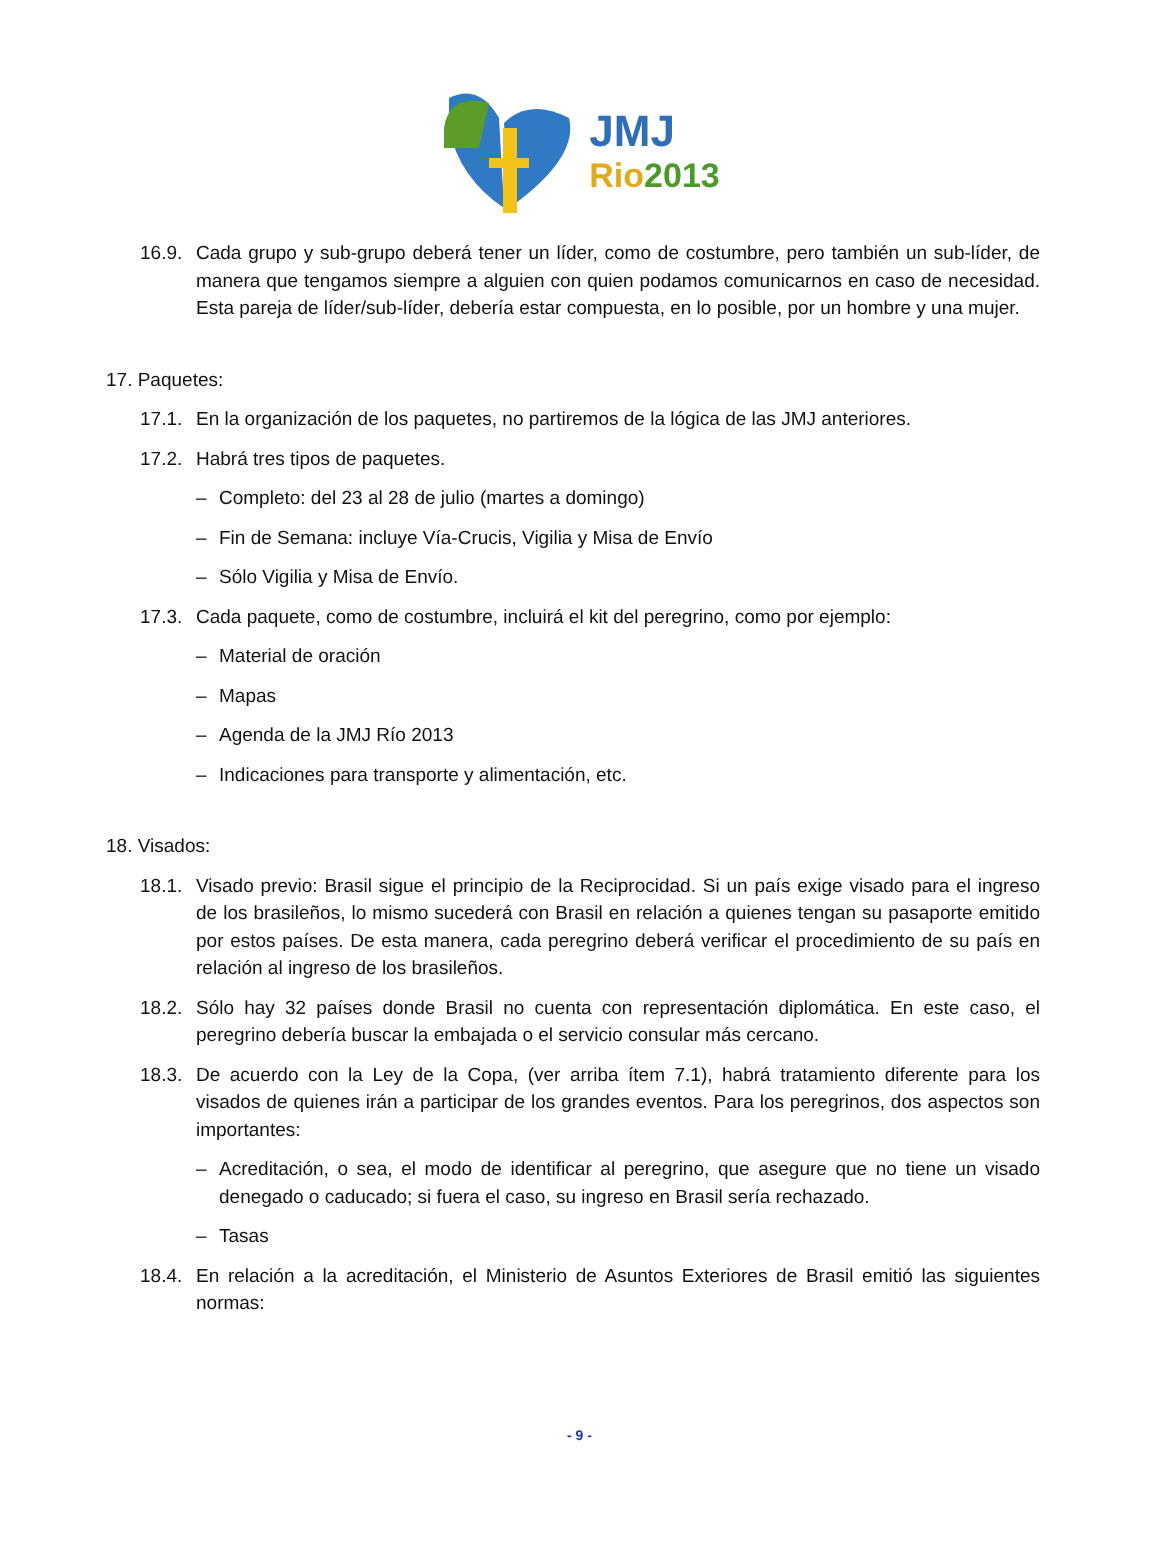JMJ
Rio 2013
16.9. Cada grupo y sub-grupo deberá tener un líder, como de costumbre, pero también un sub-líder, de manera que tengamos siempre a alguien con quien podamos comunicarnos en caso de necesidad. Esta pareja de líder/sub-líder, debería estar compuesta, en lo posible, por un hombre y una mujer.
17. Paquetes:
17.1. En la organización de los paquetes, no partiremos de la lógica de las JMJ anteriores.
17.2. Habrá tres tipos de paquetes.
– Completo: del 23 al 28 de julio (martes a domingo)
– Fin de Semana: incluye Vía-Crucis, Vigilia y Misa de Envío
– Sólo Vigilia y Misa de Envío.
17.3. Cada paquete, como de costumbre, incluirá el kit del peregrino, como por ejemplo:
– Material de oración
– Mapas
– Agenda de la JMJ Río 2013
– Indicaciones para transporte y alimentación, etc.
18. Visados:
18.1. Visado previo: Brasil sigue el principio de la Reciprocidad. Si un país exige visado para el ingreso de los brasileños, lo mismo sucederá con Brasil en relación a quienes tengan su pasaporte emitido por estos países. De esta manera, cada peregrino deberá verificar el procedimiento de su país en relación al ingreso de los brasileños.
18.2. Sólo hay 32 países donde Brasil no cuenta con representación diplomática. En este caso, el peregrino debería buscar la embajada o el servicio consular más cercano.
18.3. De acuerdo con la Ley de la Copa, (ver arriba ítem 7.1), habrá tratamiento diferente para los visados de quienes irán a participar de los grandes eventos. Para los peregrinos, dos aspectos son importantes:
– Acreditación, o sea, el modo de identificar al peregrino, que asegure que no tiene un visado denegado o caducado; si fuera el caso, su ingreso en Brasil sería rechazado.
– Tasas
18.4. En relación a la acreditación, el Ministerio de Asuntos Exteriores de Brasil emitió las siguientes normas:
- 9 -